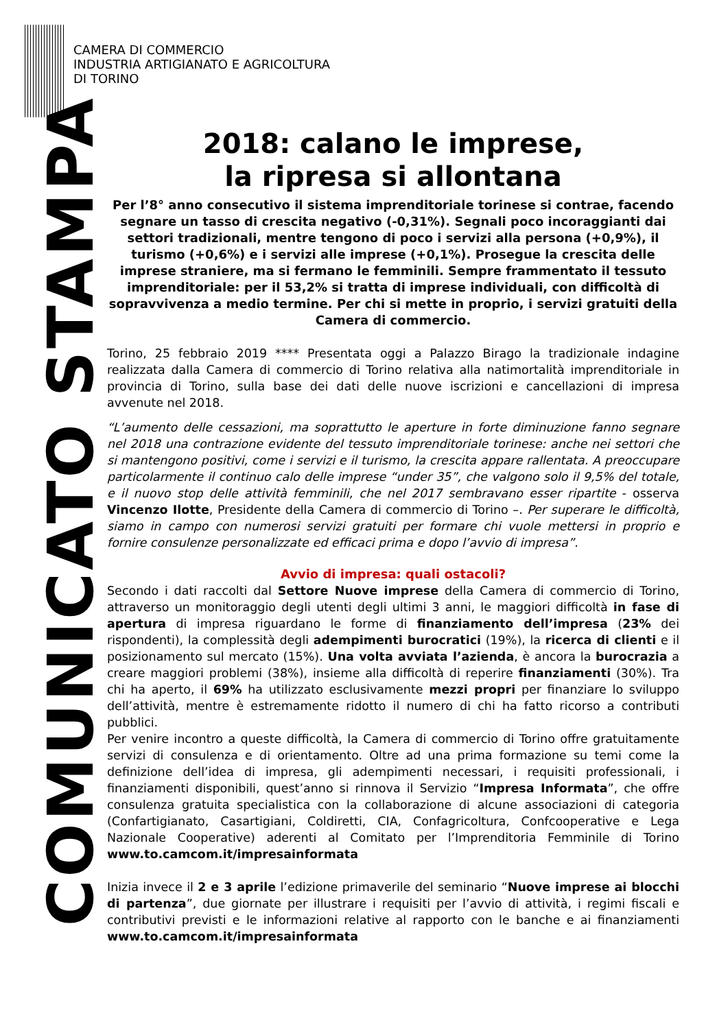CAMERA DI COMMERCIO
INDUSTRIA ARTIGIANATO E AGRICOLTURA
DI TORINO
COMUNICATO STAMPA
2018: calano le imprese,
la ripresa si allontana
Per l’8° anno consecutivo il sistema imprenditoriale torinese si contrae, facendo segnare un tasso di crescita negativo (-0,31%). Segnali poco incoraggianti dai settori tradizionali, mentre tengono di poco i servizi alla persona (+0,9%), il turismo (+0,6%) e i servizi alle imprese (+0,1%). Prosegue la crescita delle imprese straniere, ma si fermano le femminili. Sempre frammentato il tessuto imprenditoriale: per il 53,2% si tratta di imprese individuali, con difficoltà di sopravvivenza a medio termine. Per chi si mette in proprio, i servizi gratuiti della Camera di commercio.
Torino, 25 febbraio 2019 **** Presentata oggi a Palazzo Birago la tradizionale indagine realizzata dalla Camera di commercio di Torino relativa alla natimortalità imprenditoriale in provincia di Torino, sulla base dei dati delle nuove iscrizioni e cancellazioni di impresa avvenute nel 2018.
“L’aumento delle cessazioni, ma soprattutto le aperture in forte diminuzione fanno segnare nel 2018 una contrazione evidente del tessuto imprenditoriale torinese: anche nei settori che si mantengono positivi, come i servizi e il turismo, la crescita appare rallentata. A preoccupare particolarmente il continuo calo delle imprese “under 35”, che valgono solo il 9,5% del totale, e il nuovo stop delle attività femminili, che nel 2017 sembravano esser ripartite - osserva Vincenzo Ilotte, Presidente della Camera di commercio di Torino –. Per superare le difficoltà, siamo in campo con numerosi servizi gratuiti per formare chi vuole mettersi in proprio e fornire consulenze personalizzate ed efficaci prima e dopo l’avvio di impresa”.
Avvio di impresa: quali ostacoli?
Secondo i dati raccolti dal Settore Nuove imprese della Camera di commercio di Torino, attraverso un monitoraggio degli utenti degli ultimi 3 anni, le maggiori difficoltà in fase di apertura di impresa riguardano le forme di finanziamento dell’impresa (23% dei rispondenti), la complessità degli adempimenti burocratici (19%), la ricerca di clienti e il posizionamento sul mercato (15%). Una volta avviata l’azienda, è ancora la burocrazia a creare maggiori problemi (38%), insieme alla difficoltà di reperire finanziamenti (30%). Tra chi ha aperto, il 69% ha utilizzato esclusivamente mezzi propri per finanziare lo sviluppo dell’attività, mentre è estremamente ridotto il numero di chi ha fatto ricorso a contributi pubblici.
Per venire incontro a queste difficoltà, la Camera di commercio di Torino offre gratuitamente servizi di consulenza e di orientamento. Oltre ad una prima formazione su temi come la definizione dell’idea di impresa, gli adempimenti necessari, i requisiti professionali, i finanziamenti disponibili, quest’anno si rinnova il Servizio “Impresa Informata”, che offre consulenza gratuita specialistica con la collaborazione di alcune associazioni di categoria (Confartigianato, Casartigiani, Coldiretti, CIA, Confagricoltura, Confcooperative e Lega Nazionale Cooperative) aderenti al Comitato per l’Imprenditoria Femminile di Torino www.to.camcom.it/impresainformata
Inizia invece il 2 e 3 aprile l’edizione primaverile del seminario “Nuove imprese ai blocchi di partenza”, due giornate per illustrare i requisiti per l’avvio di attività, i regimi fiscali e contributivi previsti e le informazioni relative al rapporto con le banche e ai finanziamenti www.to.camcom.it/impresainformata